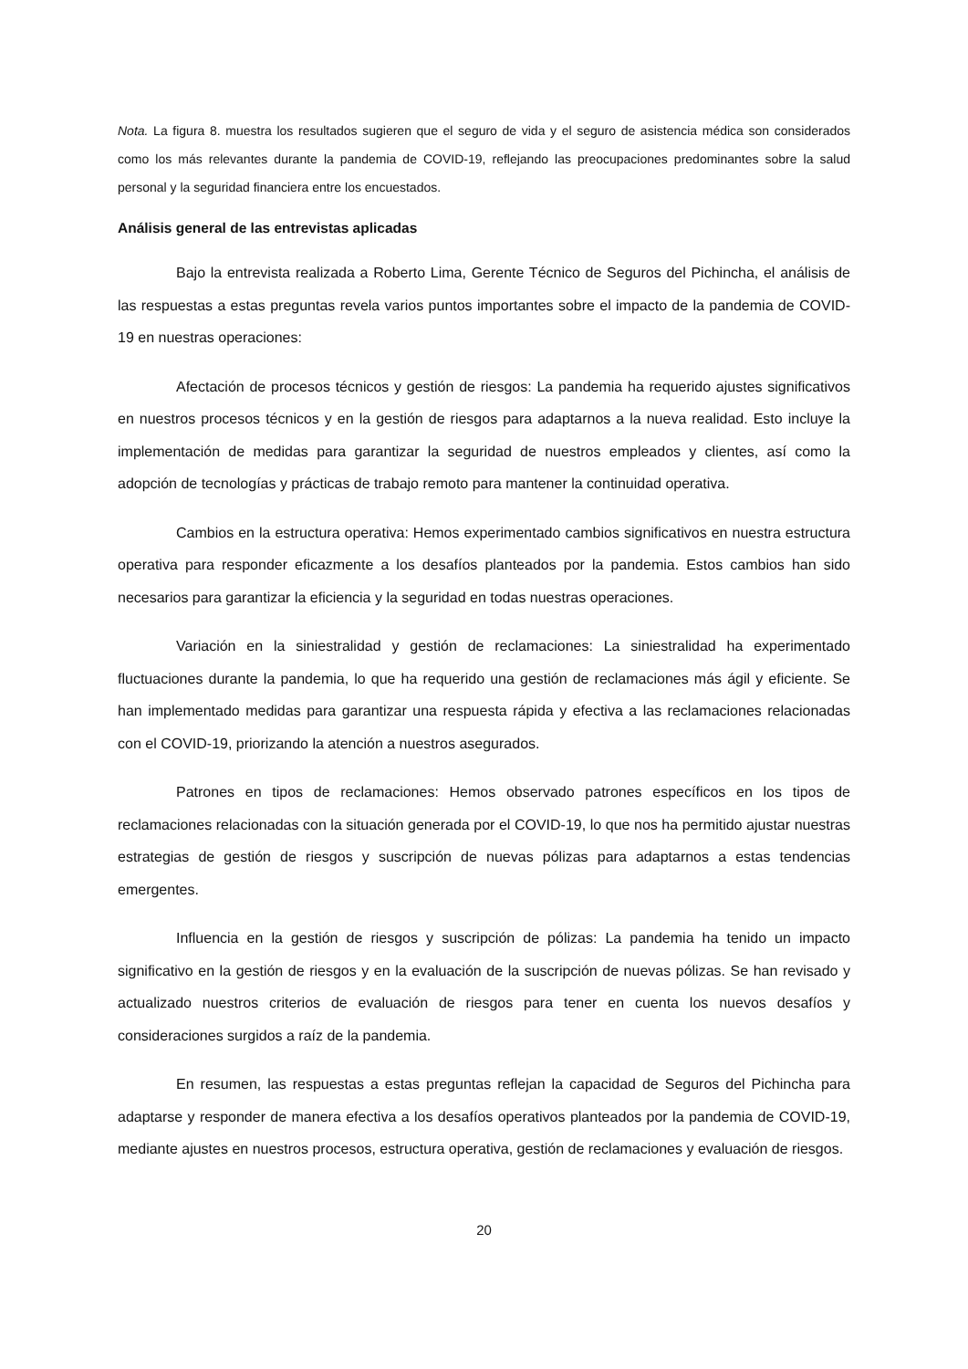Nota. La figura 8. muestra los resultados sugieren que el seguro de vida y el seguro de asistencia médica son considerados como los más relevantes durante la pandemia de COVID-19, reflejando las preocupaciones predominantes sobre la salud personal y la seguridad financiera entre los encuestados.
Análisis general de las entrevistas aplicadas
Bajo la entrevista realizada a Roberto Lima, Gerente Técnico de Seguros del Pichincha, el análisis de las respuestas a estas preguntas revela varios puntos importantes sobre el impacto de la pandemia de COVID-19 en nuestras operaciones:
Afectación de procesos técnicos y gestión de riesgos: La pandemia ha requerido ajustes significativos en nuestros procesos técnicos y en la gestión de riesgos para adaptarnos a la nueva realidad. Esto incluye la implementación de medidas para garantizar la seguridad de nuestros empleados y clientes, así como la adopción de tecnologías y prácticas de trabajo remoto para mantener la continuidad operativa.
Cambios en la estructura operativa: Hemos experimentado cambios significativos en nuestra estructura operativa para responder eficazmente a los desafíos planteados por la pandemia. Estos cambios han sido necesarios para garantizar la eficiencia y la seguridad en todas nuestras operaciones.
Variación en la siniestralidad y gestión de reclamaciones: La siniestralidad ha experimentado fluctuaciones durante la pandemia, lo que ha requerido una gestión de reclamaciones más ágil y eficiente. Se han implementado medidas para garantizar una respuesta rápida y efectiva a las reclamaciones relacionadas con el COVID-19, priorizando la atención a nuestros asegurados.
Patrones en tipos de reclamaciones: Hemos observado patrones específicos en los tipos de reclamaciones relacionadas con la situación generada por el COVID-19, lo que nos ha permitido ajustar nuestras estrategias de gestión de riesgos y suscripción de nuevas pólizas para adaptarnos a estas tendencias emergentes.
Influencia en la gestión de riesgos y suscripción de pólizas: La pandemia ha tenido un impacto significativo en la gestión de riesgos y en la evaluación de la suscripción de nuevas pólizas. Se han revisado y actualizado nuestros criterios de evaluación de riesgos para tener en cuenta los nuevos desafíos y consideraciones surgidos a raíz de la pandemia.
En resumen, las respuestas a estas preguntas reflejan la capacidad de Seguros del Pichincha para adaptarse y responder de manera efectiva a los desafíos operativos planteados por la pandemia de COVID-19, mediante ajustes en nuestros procesos, estructura operativa, gestión de reclamaciones y evaluación de riesgos.
20